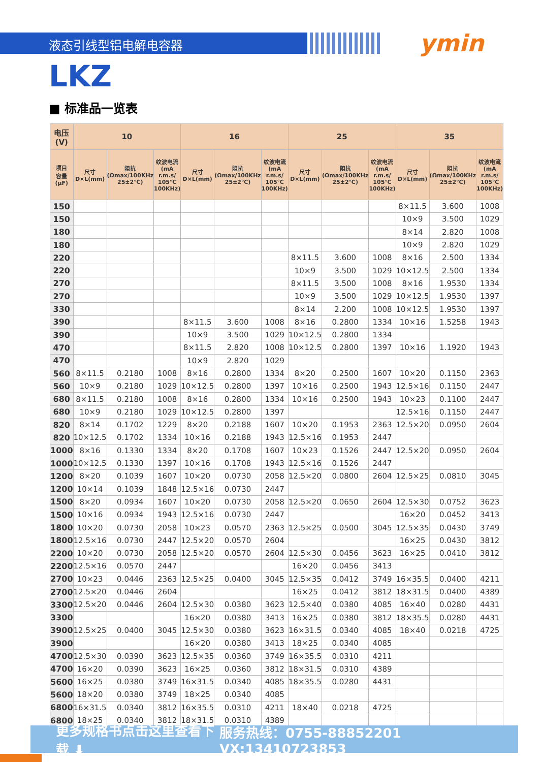液态引线型铝电解电容器 ymin
LKZ
■ 标准品一览表
| 电压(V) | 10 | | | 16 | | | 25 | | | 35 | | |
| --- | --- | --- | --- | --- | --- | --- | --- | --- | --- | --- | --- | --- |
| 项目 容量 (μF) | 尺寸 D×L(mm) | 阻抗 (Ωmax/100KHz 25±2℃) | 纹波电流 (mA r.m.s/ 105℃ 100KHz) | 尺寸 D×L(mm) | 阻抗 (Ωmax/100KHz 25±2℃) | 纹波电流 (mA r.m.s/ 105℃ 100KHz) | 尺寸 D×L(mm) | 阻抗 (Ωmax/100KHz 25±2℃) | 纹波电流 (mA r.m.s/ 105℃ 100KHz) | 尺寸 D×L(mm) | 阻抗 (Ωmax/100KHz 25±2℃) | 纹波电流 (mA r.m.s/ 105℃ 100KHz) |
| 150 | | | | | | | | | | 8×11.5 | 3.600 | 1008 |
| 150 | | | | | | | | | | 10×9 | 3.500 | 1029 |
| 180 | | | | | | | | | | 8×14 | 2.820 | 1008 |
| 180 | | | | | | | | | | 10×9 | 2.820 | 1029 |
| 220 | | | | | | | 8×11.5 | 3.600 | 1008 | 8×16 | 2.500 | 1334 |
| 220 | | | | | | | 10×9 | 3.500 | 1029 | 10×12.5 | 2.500 | 1334 |
| 270 | | | | | | | 8×11.5 | 3.500 | 1008 | 8×16 | 1.9530 | 1334 |
| 270 | | | | | | | 10×9 | 3.500 | 1029 | 10×12.5 | 1.9530 | 1397 |
| 330 | | | | | | | 8×14 | 2.200 | 1008 | 10×12.5 | 1.9530 | 1397 |
| 390 | | | | 8×11.5 | 3.600 | 1008 | 8×16 | 0.2800 | 1334 | 10×16 | 1.5258 | 1943 |
| 390 | | | | 10×9 | 3.500 | 1029 | 10×12.5 | 0.2800 | 1334 | | | |
| 470 | | | | 8×11.5 | 2.820 | 1008 | 10×12.5 | 0.2800 | 1397 | 10×16 | 1.1920 | 1943 |
| 470 | | | | 10×9 | 2.820 | 1029 | | | | | | |
| 560 | 8×11.5 | 0.2180 | 1008 | 8×16 | 0.2800 | 1334 | 8×20 | 0.2500 | 1607 | 10×20 | 0.1150 | 2363 |
| 560 | 10×9 | 0.2180 | 1029 | 10×12.5 | 0.2800 | 1397 | 10×16 | 0.2500 | 1943 | 12.5×16 | 0.1150 | 2447 |
| 680 | 8×11.5 | 0.2180 | 1008 | 8×16 | 0.2800 | 1334 | 10×16 | 0.2500 | 1943 | 10×23 | 0.1100 | 2447 |
| 680 | 10×9 | 0.2180 | 1029 | 10×12.5 | 0.2800 | 1397 | | | | 12.5×16 | 0.1150 | 2447 |
| 820 | 8×14 | 0.1702 | 1229 | 8×20 | 0.2188 | 1607 | 10×20 | 0.1953 | 2363 | 12.5×20 | 0.0950 | 2604 |
| 820 | 10×12.5 | 0.1702 | 1334 | 10×16 | 0.2188 | 1943 | 12.5×16 | 0.1953 | 2447 | | | |
| 1000 | 8×16 | 0.1330 | 1334 | 8×20 | 0.1708 | 1607 | 10×23 | 0.1526 | 2447 | 12.5×20 | 0.0950 | 2604 |
| 1000 | 10×12.5 | 0.1330 | 1397 | 10×16 | 0.1708 | 1943 | 12.5×16 | 0.1526 | 2447 | | | |
| 1200 | 8×20 | 0.1039 | 1607 | 10×20 | 0.0730 | 2058 | 12.5×20 | 0.0800 | 2604 | 12.5×25 | 0.0810 | 3045 |
| 1200 | 10×14 | 0.1039 | 1848 | 12.5×16 | 0.0730 | 2447 | | | | | | |
| 1500 | 8×20 | 0.0934 | 1607 | 10×20 | 0.0730 | 2058 | 12.5×20 | 0.0650 | 2604 | 12.5×30 | 0.0752 | 3623 |
| 1500 | 10×16 | 0.0934 | 1943 | 12.5×16 | 0.0730 | 2447 | | | | 16×20 | 0.0452 | 3413 |
| 1800 | 10×20 | 0.0730 | 2058 | 10×23 | 0.0570 | 2363 | 12.5×25 | 0.0500 | 3045 | 12.5×35 | 0.0430 | 3749 |
| 1800 | 12.5×16 | 0.0730 | 2447 | 12.5×20 | 0.0570 | 2604 | | | | 16×25 | 0.0430 | 3812 |
| 2200 | 10×20 | 0.0730 | 2058 | 12.5×20 | 0.0570 | 2604 | 12.5×30 | 0.0456 | 3623 | 16×25 | 0.0410 | 3812 |
| 2200 | 12.5×16 | 0.0570 | 2447 | | | | 16×20 | 0.0456 | 3413 | | | |
| 2700 | 10×23 | 0.0446 | 2363 | 12.5×25 | 0.0400 | 3045 | 12.5×35 | 0.0412 | 3749 | 16×35.5 | 0.0400 | 4211 |
| 2700 | 12.5×20 | 0.0446 | 2604 | | | | 16×25 | 0.0412 | 3812 | 18×31.5 | 0.0400 | 4389 |
| 3300 | 12.5×20 | 0.0446 | 2604 | 12.5×30 | 0.0380 | 3623 | 12.5×40 | 0.0380 | 4085 | 16×40 | 0.0280 | 4431 |
| 3300 | | | | 16×20 | 0.0380 | 3413 | 16×25 | 0.0380 | 3812 | 18×35.5 | 0.0280 | 4431 |
| 3900 | 12.5×25 | 0.0400 | 3045 | 12.5×30 | 0.0380 | 3623 | 16×31.5 | 0.0340 | 4085 | 18×40 | 0.0218 | 4725 |
| 3900 | | | | 16×20 | 0.0380 | 3413 | 18×25 | 0.0340 | 4085 | | | |
| 4700 | 12.5×30 | 0.0390 | 3623 | 12.5×35 | 0.0360 | 3749 | 16×35.5 | 0.0310 | 4211 | | | |
| 4700 | 16×20 | 0.0390 | 3623 | 16×25 | 0.0360 | 3812 | 18×31.5 | 0.0310 | 4389 | | | |
| 5600 | 16×25 | 0.0380 | 3749 | 16×31.5 | 0.0340 | 4085 | 18×35.5 | 0.0280 | 4431 | | | |
| 5600 | 18×20 | 0.0380 | 3749 | 18×25 | 0.0340 | 4085 | | | | | | |
| 6800 | 16×31.5 | 0.0340 | 3812 | 16×35.5 | 0.0310 | 4211 | 18×40 | 0.0218 | 4725 | | | |
| 6800 | 18×25 | 0.0340 | 3812 | 18×31.5 | 0.0310 | 4389 | | | | | | |
更多规格书点击这里查看下载 ⬇ 服务热线：0755-88852201 VX:13410723853